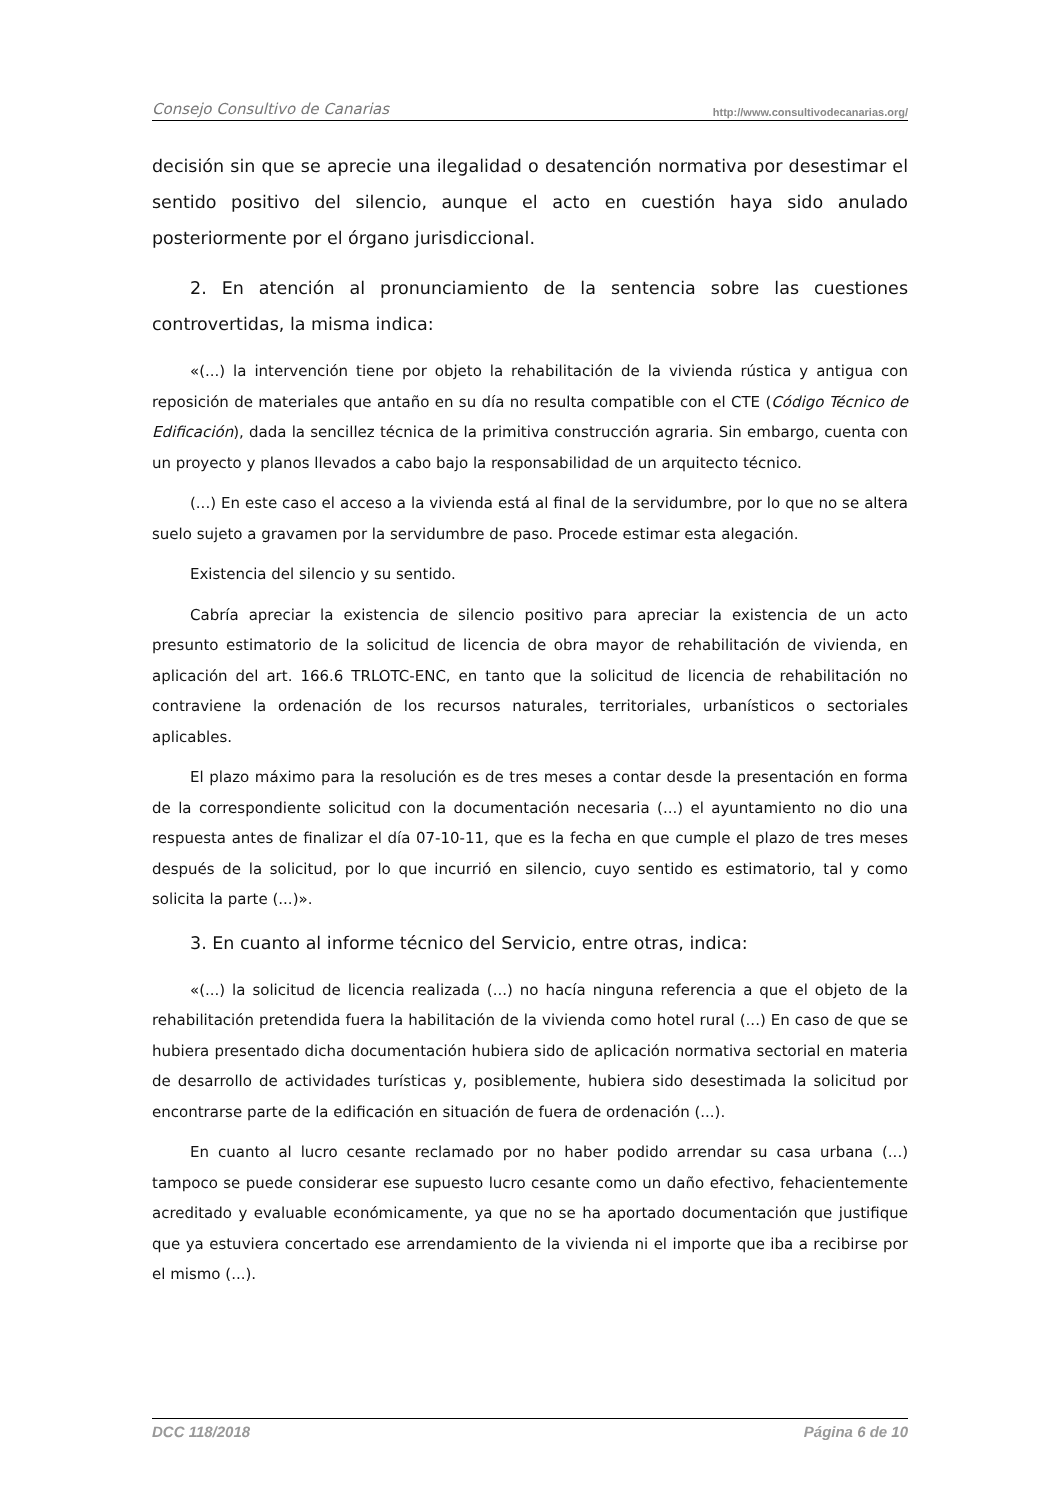Consejo Consultivo de Canarias http://www.consultivodecanarias.org/
decisión sin que se aprecie una ilegalidad o desatención normativa por desestimar el sentido positivo del silencio, aunque el acto en cuestión haya sido anulado posteriormente por el órgano jurisdiccional.
2. En atención al pronunciamiento de la sentencia sobre las cuestiones controvertidas, la misma indica:
«(...) la intervención tiene por objeto la rehabilitación de la vivienda rústica y antigua con reposición de materiales que antaño en su día no resulta compatible con el CTE (Código Técnico de Edificación), dada la sencillez técnica de la primitiva construcción agraria. Sin embargo, cuenta con un proyecto y planos llevados a cabo bajo la responsabilidad de un arquitecto técnico.
(...) En este caso el acceso a la vivienda está al final de la servidumbre, por lo que no se altera suelo sujeto a gravamen por la servidumbre de paso. Procede estimar esta alegación.
Existencia del silencio y su sentido.
Cabría apreciar la existencia de silencio positivo para apreciar la existencia de un acto presunto estimatorio de la solicitud de licencia de obra mayor de rehabilitación de vivienda, en aplicación del art. 166.6 TRLOTC-ENC, en tanto que la solicitud de licencia de rehabilitación no contraviene la ordenación de los recursos naturales, territoriales, urbanísticos o sectoriales aplicables.
El plazo máximo para la resolución es de tres meses a contar desde la presentación en forma de la correspondiente solicitud con la documentación necesaria (...) el ayuntamiento no dio una respuesta antes de finalizar el día 07-10-11, que es la fecha en que cumple el plazo de tres meses después de la solicitud, por lo que incurrió en silencio, cuyo sentido es estimatorio, tal y como solicita la parte (...)».
3. En cuanto al informe técnico del Servicio, entre otras, indica:
«(...) la solicitud de licencia realizada (...) no hacía ninguna referencia a que el objeto de la rehabilitación pretendida fuera la habilitación de la vivienda como hotel rural (...) En caso de que se hubiera presentado dicha documentación hubiera sido de aplicación normativa sectorial en materia de desarrollo de actividades turísticas y, posiblemente, hubiera sido desestimada la solicitud por encontrarse parte de la edificación en situación de fuera de ordenación (...).
En cuanto al lucro cesante reclamado por no haber podido arrendar su casa urbana (...) tampoco se puede considerar ese supuesto lucro cesante como un daño efectivo, fehacientemente acreditado y evaluable económicamente, ya que no se ha aportado documentación que justifique que ya estuviera concertado ese arrendamiento de la vivienda ni el importe que iba a recibirse por el mismo (...).
DCC 118/2018 Página 6 de 10